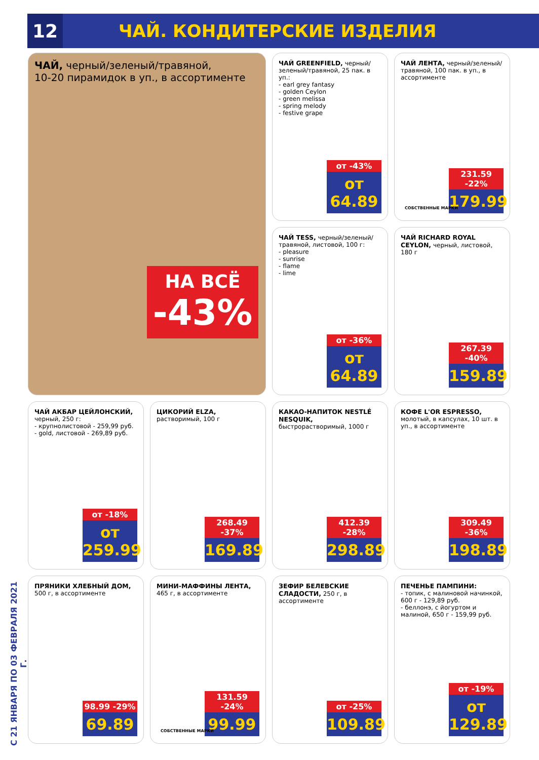12
ЧАЙ. КОНДИТЕРСКИЕ ИЗДЕЛИЯ
С 21 ЯНВАРЯ ПО 03 ФЕВРАЛЯ 2021 Г.
ЧАЙ, черный/зеленый/травяной,
10-20 пирамидок в уп., в ассортименте
НА ВСЁ
-43%
ЧАЙ GREENFIELD, черный/ зеленый/травяной, 25 пак. в уп.:
- earl grey fantasy
- golden Ceylon
- green melissa
- spring melody
- festive grape
от -43%
от 64.89
ЧАЙ ЛЕНТА, черный/зеленый/ травяной, 100 пак. в уп., в ассортименте
231.59 -22%
179.99
СОБСТВЕННЫЕ МАРКИ
ЧАЙ TESS, черный/зеленый/ травяной, листовой, 100 г:
- pleasure
- sunrise
- flame
- lime
от -36%
от 64.89
ЧАЙ RICHARD ROYAL CEYLON, черный, листовой, 180 г
267.39 -40%
159.89
ЧАЙ АКБАР ЦЕЙЛОНСКИЙ, черный, 250 г:
- крупнолистовой - 259,99 руб.
- gold, листовой - 269,89 руб.
от -18%
от 259.99
ЦИКОРИЙ ELZA, растворимый, 100 г
268.49 -37%
169.89
КАКАО-НАПИТОК NESTLÉ NESQUIK, быстрорастворимый, 1000 г
412.39 -28%
298.89
КОФЕ L'OR ESPRESSO, молотый, в капсулах, 10 шт. в уп., в ассортименте
309.49 -36%
198.89
ПРЯНИКИ ХЛЕБНЫЙ ДОМ, 500 г, в ассортименте
98.99 -29%
69.89
МИНИ-МАФФИНЫ ЛЕНТА, 465 г, в ассортименте
131.59 -24%
99.99
СОБСТВЕННЫЕ МАРКИ
ЗЕФИР БЕЛЕВСКИЕ СЛАДОСТИ, 250 г, в ассортименте
от -25%
109.89
ПЕЧЕНЬЕ ПАМПИНИ:
- топик, с малиновой начинкой, 600 г - 129,89 руб.
- беллонэ, с йогуртом и малиной, 650 г - 159,99 руб.
от -19%
от 129.89